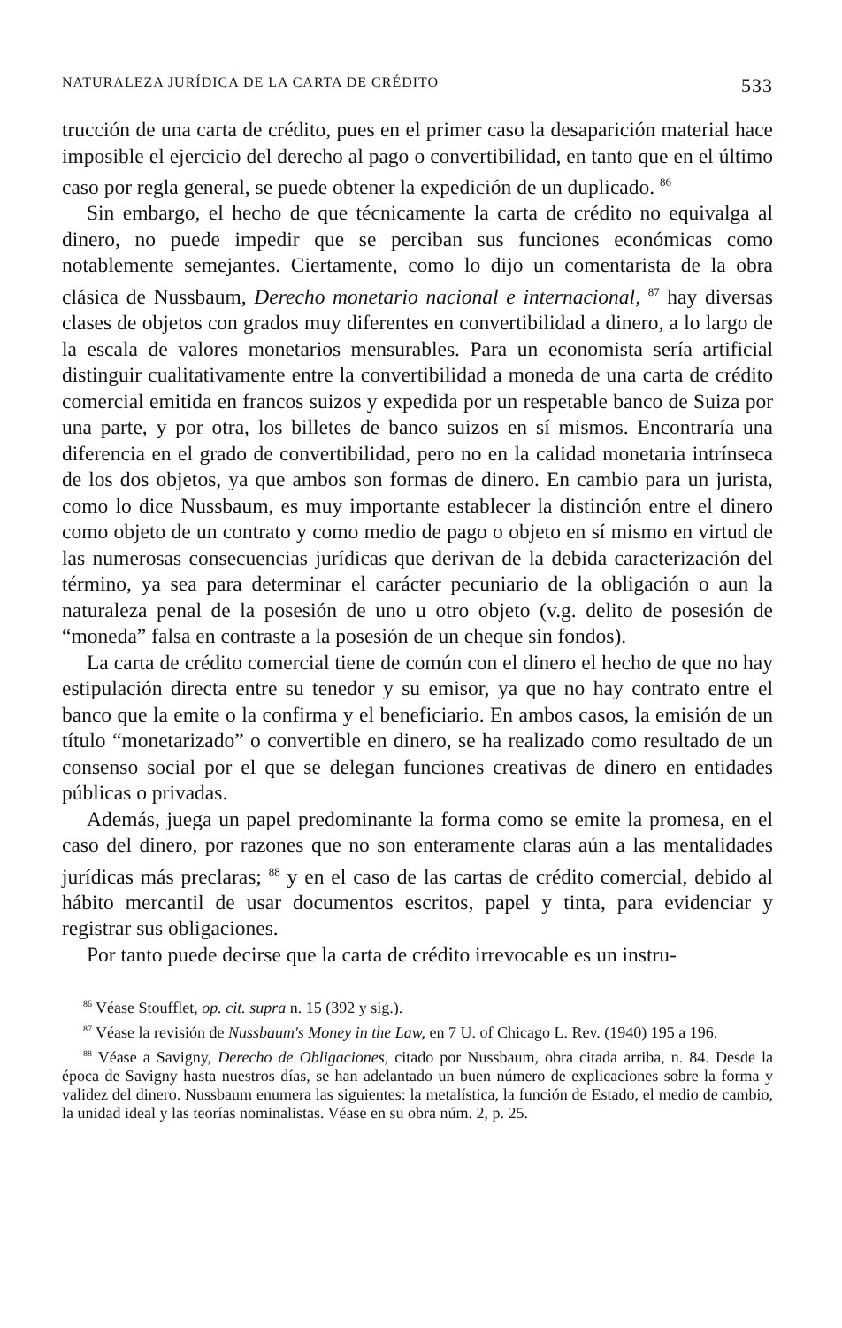NATURALEZA JURÍDICA DE LA CARTA DE CRÉDITO 533
trucción de una carta de crédito, pues en el primer caso la desaparición material hace imposible el ejercicio del derecho al pago o convertibilidad, en tanto que en el último caso por regla general, se puede obtener la expedición de un duplicado. <sup>86</sup>
Sin embargo, el hecho de que técnicamente la carta de crédito no equivalga al dinero, no puede impedir que se perciban sus funciones económicas como notablemente semejantes. Ciertamente, como lo dijo un comentarista de la obra clásica de Nussbaum, Derecho monetario nacional e internacional, <sup>87</sup> hay diversas clases de objetos con grados muy diferentes en convertibilidad a dinero, a lo largo de la escala de valores monetarios mensurables. Para un economista sería artificial distinguir cualitativamente entre la convertibilidad a moneda de una carta de crédito comercial emitida en francos suizos y expedida por un respetable banco de Suiza por una parte, y por otra, los billetes de banco suizos en sí mismos. Encontraría una diferencia en el grado de convertibilidad, pero no en la calidad monetaria intrínseca de los dos objetos, ya que ambos son formas de dinero. En cambio para un jurista, como lo dice Nussbaum, es muy importante establecer la distinción entre el dinero como objeto de un contrato y como medio de pago o objeto en sí mismo en virtud de las numerosas consecuencias jurídicas que derivan de la debida caracterización del término, ya sea para determinar el carácter pecuniario de la obligación o aun la naturaleza penal de la posesión de uno u otro objeto (v.g. delito de posesión de “moneda” falsa en contraste a la posesión de un cheque sin fondos).
La carta de crédito comercial tiene de común con el dinero el hecho de que no hay estipulación directa entre su tenedor y su emisor, ya que no hay contrato entre el banco que la emite o la confirma y el beneficiario. En ambos casos, la emisión de un título “monetarizado” o convertible en dinero, se ha realizado como resultado de un consenso social por el que se delegan funciones creativas de dinero en entidades públicas o privadas.
Además, juega un papel predominante la forma como se emite la promesa, en el caso del dinero, por razones que no son enteramente claras aún a las mentalidades jurídicas más preclaras; <sup>88</sup> y en el caso de las cartas de crédito comercial, debido al hábito mercantil de usar documentos escritos, papel y tinta, para evidenciar y registrar sus obligaciones.
Por tanto puede decirse que la carta de crédito irrevocable es un instru-
<sup>86</sup> Véase Stoufflet, op. cit. supra n. 15 (392 y sig.).
<sup>87</sup> Véase la revisión de Nussbaum's Money in the Law, en 7 U. of Chicago L. Rev. (1940) 195 a 196.
<sup>88</sup> Véase a Savigny, Derecho de Obligaciones, citado por Nussbaum, obra citada arriba, n. 84. Desde la época de Savigny hasta nuestros días, se han adelantado un buen número de explicaciones sobre la forma y validez del dinero. Nussbaum enumera las siguientes: la metalística, la función de Estado, el medio de cambio, la unidad ideal y las teorías nominalistas. Véase en su obra núm. 2, p. 25.